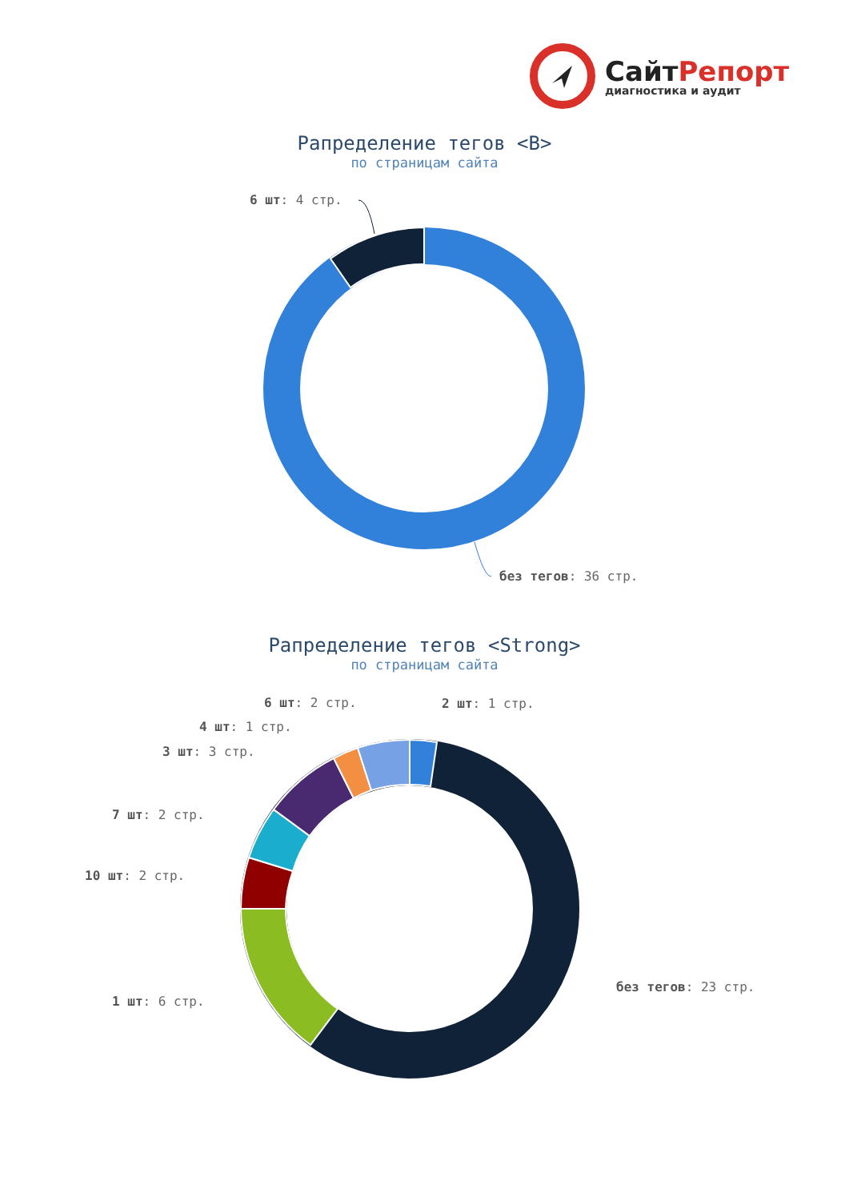СайтРепорт
диагностика и аудит
Рапределение тегов <B>
по страницам сайта
6 шт: 4 стр.
без тегов: 36 стр.
Рапределение тегов <Strong>
по страницам сайта
6 шт: 2 стр. 2 шт: 1 стр.
4 шт: 1 стр.
3 шт: 3 стр.
7 шт: 2 стр.
10 шт: 2 стр.
без тегов: 23 стр.
1 шт: 6 стр.